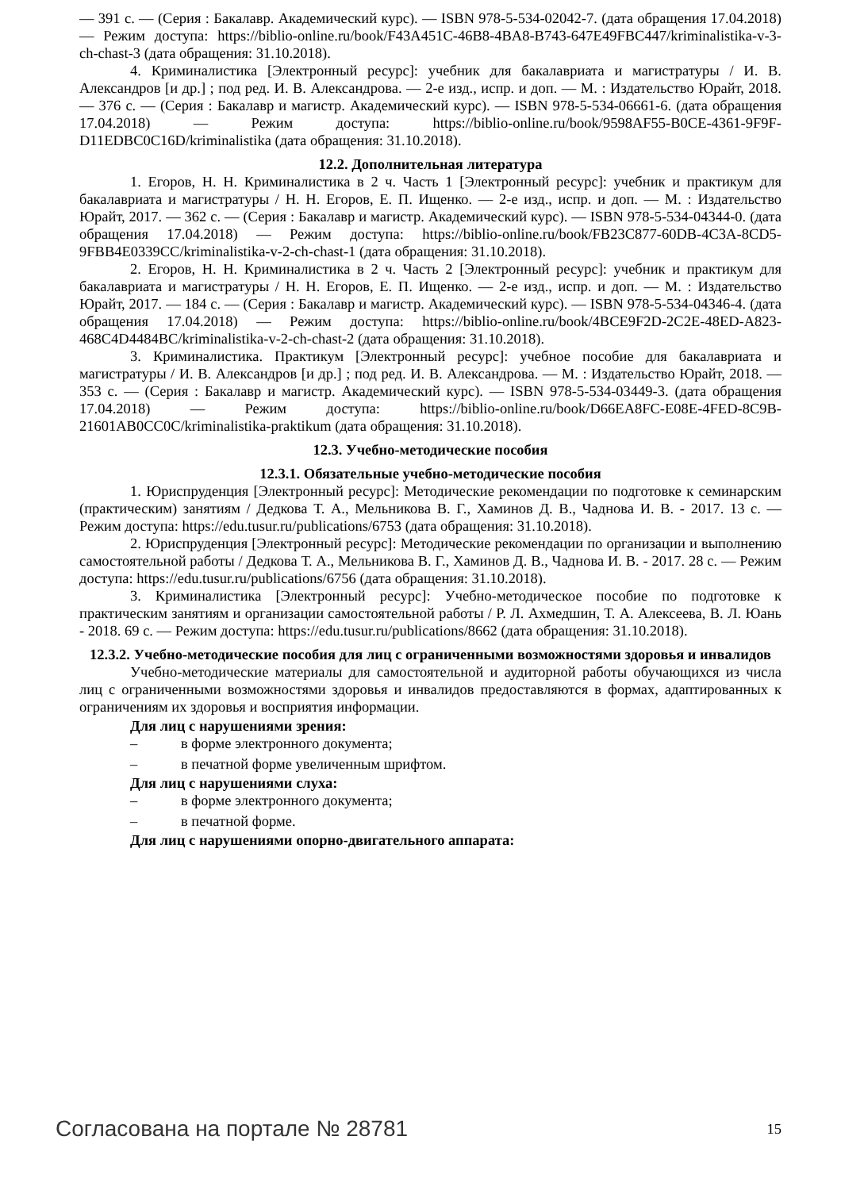— 391 с. — (Серия : Бакалавр. Академический курс). — ISBN 978-5-534-02042-7. (дата обращения 17.04.2018) — Режим доступа: https://biblio-online.ru/book/F43A451C-46B8-4BA8-B743-647E49FBC447/kriminalistika-v-3-ch-chast-3 (дата обращения: 31.10.2018).
4. Криминалистика [Электронный ресурс]: учебник для бакалавриата и магистратуры / И. В. Александров [и др.] ; под ред. И. В. Александрова. — 2-е изд., испр. и доп. — М. : Издательство Юрайт, 2018. — 376 с. — (Серия : Бакалавр и магистр. Академический курс). — ISBN 978-5-534-06661-6. (дата обращения 17.04.2018) — Режим доступа: https://biblio-online.ru/book/9598AF55-B0CE-4361-9F9F-D11EDBC0C16D/kriminalistika (дата обращения: 31.10.2018).
12.2. Дополнительная литература
1. Егоров, Н. Н. Криминалистика в 2 ч. Часть 1 [Электронный ресурс]: учебник и практикум для бакалавриата и магистратуры / Н. Н. Егоров, Е. П. Ищенко. — 2-е изд., испр. и доп. — М. : Издательство Юрайт, 2017. — 362 с. — (Серия : Бакалавр и магистр. Академический курс). — ISBN 978-5-534-04344-0. (дата обращения 17.04.2018) — Режим доступа: https://biblio-online.ru/book/FB23C877-60DB-4C3A-8CD5-9FBB4E0339CC/kriminalistika-v-2-ch-chast-1 (дата обращения: 31.10.2018).
2. Егоров, Н. Н. Криминалистика в 2 ч. Часть 2 [Электронный ресурс]: учебник и практикум для бакалавриата и магистратуры / Н. Н. Егоров, Е. П. Ищенко. — 2-е изд., испр. и доп. — М. : Издательство Юрайт, 2017. — 184 с. — (Серия : Бакалавр и магистр. Академический курс). — ISBN 978-5-534-04346-4. (дата обращения 17.04.2018) — Режим доступа: https://biblio-online.ru/book/4BCE9F2D-2C2E-48ED-A823-468C4D4484BC/kriminalistika-v-2-ch-chast-2 (дата обращения: 31.10.2018).
3. Криминалистика. Практикум [Электронный ресурс]: учебное пособие для бакалавриата и магистратуры / И. В. Александров [и др.] ; под ред. И. В. Александрова. — М. : Издательство Юрайт, 2018. — 353 с. — (Серия : Бакалавр и магистр. Академический курс). — ISBN 978-5-534-03449-3. (дата обращения 17.04.2018) — Режим доступа: https://biblio-online.ru/book/D66EA8FC-E08E-4FED-8C9B-21601AB0CC0C/kriminalistika-praktikum (дата обращения: 31.10.2018).
12.3. Учебно-методические пособия
12.3.1. Обязательные учебно-методические пособия
1. Юриспруденция [Электронный ресурс]: Методические рекомендации по подготовке к семинарским (практическим) занятиям / Дедкова Т. А., Мельникова В. Г., Хаминов Д. В., Чаднова И. В. - 2017. 13 с. — Режим доступа: https://edu.tusur.ru/publications/6753 (дата обращения: 31.10.2018).
2. Юриспруденция [Электронный ресурс]: Методические рекомендации по организации и выполнению самостоятельной работы / Дедкова Т. А., Мельникова В. Г., Хаминов Д. В., Чаднова И. В. - 2017. 28 с. — Режим доступа: https://edu.tusur.ru/publications/6756 (дата обращения: 31.10.2018).
3. Криминалистика [Электронный ресурс]: Учебно-методическое пособие по подготовке к практическим занятиям и организации самостоятельной работы / Р. Л. Ахмедшин, Т. А. Алексеева, В. Л. Юань - 2018. 69 с. — Режим доступа: https://edu.tusur.ru/publications/8662 (дата обращения: 31.10.2018).
12.3.2. Учебно-методические пособия для лиц с ограниченными возможностями здоровья и инвалидов
Учебно-методические материалы для самостоятельной и аудиторной работы обучающихся из числа лиц с ограниченными возможностями здоровья и инвалидов предоставляются в формах, адаптированных к ограничениям их здоровья и восприятия информации.
Для лиц с нарушениями зрения:
– в форме электронного документа;
– в печатной форме увеличенным шрифтом.
Для лиц с нарушениями слуха:
– в форме электронного документа;
– в печатной форме.
Для лиц с нарушениями опорно-двигательного аппарата:
Согласована на портале № 28781 15